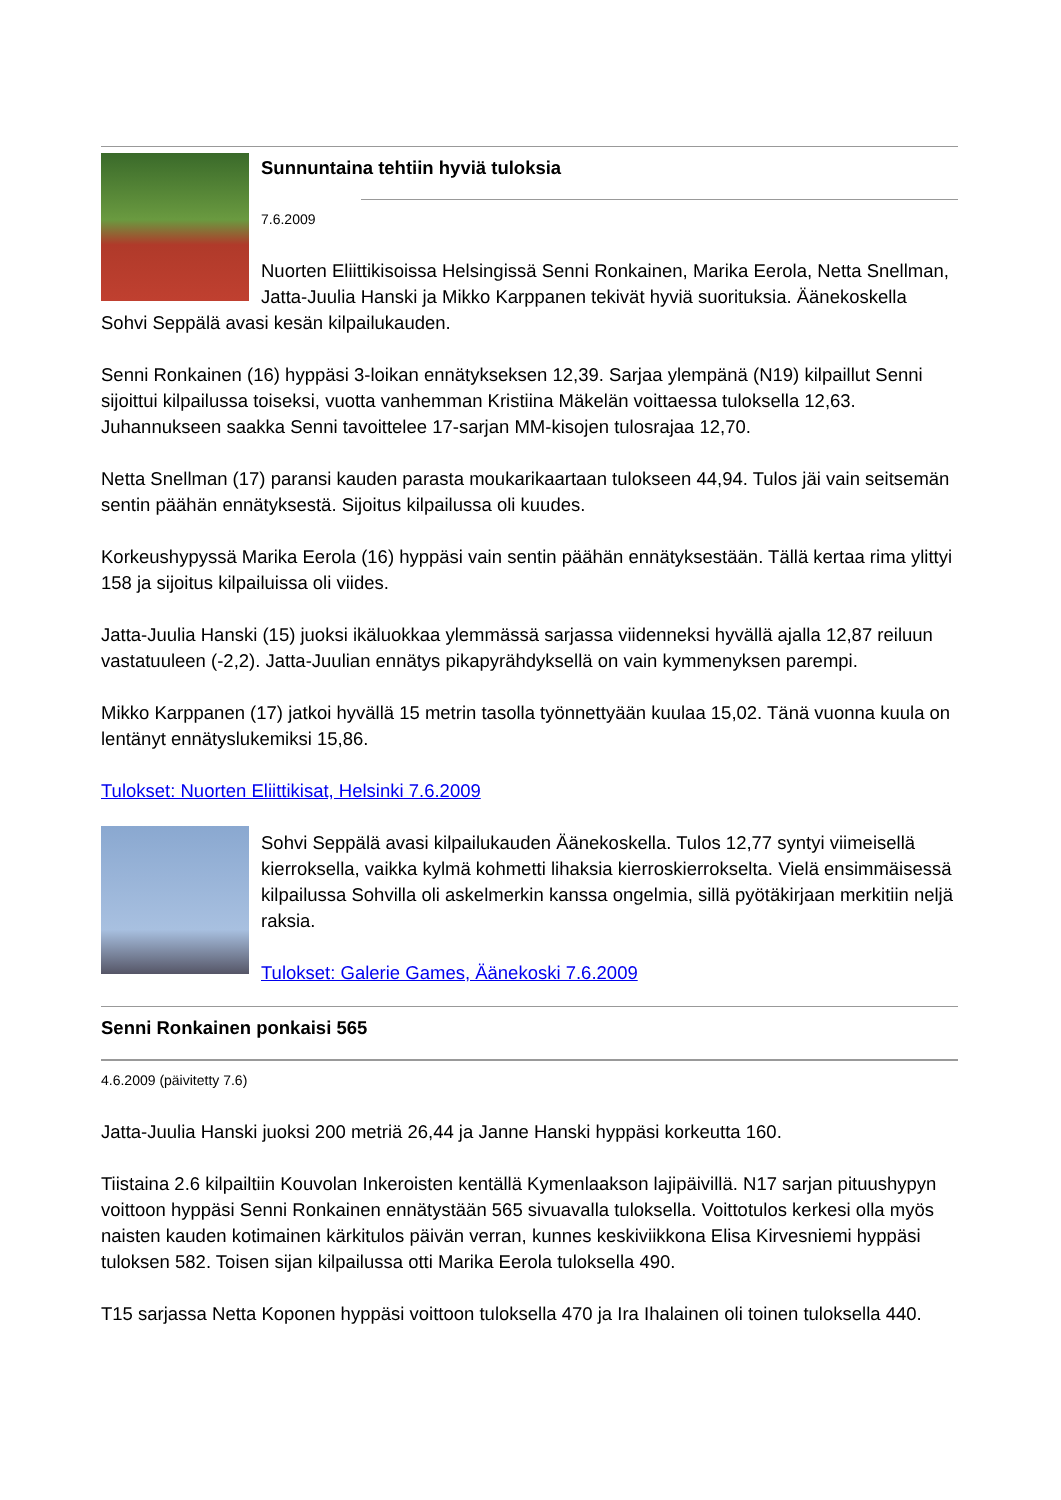Sunnuntaina tehtiin hyviä tuloksia
7.6.2009
Nuorten Eliittikisoissa Helsingissä Senni Ronkainen, Marika Eerola, Netta Snellman, Jatta-Juulia Hanski ja Mikko Karppanen tekivät hyviä suorituksia. Äänekoskella Sohvi Seppälä avasi kesän kilpailukauden.
Senni Ronkainen (16) hyppäsi 3-loikan ennätykseksen 12,39. Sarjaa ylempänä (N19) kilpaillut Senni sijoittui kilpailussa toiseksi, vuotta vanhemman Kristiina Mäkelän voittaessa tuloksella 12,63. Juhannukseen saakka Senni tavoittelee 17-sarjan MM-kisojen tulosrajaa 12,70.
Netta Snellman (17) paransi kauden parasta moukarikaartaan tulokseen 44,94. Tulos jäi vain seitsemän sentin päähän ennätyksestä. Sijoitus kilpailussa oli kuudes.
Korkeushypyssä Marika Eerola (16) hyppäsi vain sentin päähän ennätyksestään. Tällä kertaa rima ylittyi 158 ja sijoitus kilpailuissa oli viides.
Jatta-Juulia Hanski (15) juoksi ikäluokkaa ylemmässä sarjassa viidenneksi hyvällä ajalla 12,87 reiluun vastatuuleen (-2,2). Jatta-Juulian ennätys pikapyrähdyksellä on vain kymmenyksen parempi.
Mikko Karppanen (17) jatkoi hyvällä 15 metrin tasolla työnnettyään kuulaa 15,02. Tänä vuonna kuula on lentänyt ennätyslukemiksi 15,86.
Tulokset: Nuorten Eliittikisat, Helsinki 7.6.2009
Sohvi Seppälä avasi kilpailukauden Äänekoskella. Tulos 12,77 syntyi viimeisellä kierroksella, vaikka kylmä kohmetti lihaksia kierroskierrokselta. Vielä ensimmäisessä kilpailussa Sohvilla oli askelmerkin kanssa ongelmia, sillä pyötäkirjaan merkitiin neljä raksia.
Tulokset: Galerie Games, Äänekoski 7.6.2009
Senni Ronkainen ponkaisi 565
4.6.2009 (päivitetty 7.6)
Jatta-Juulia Hanski juoksi 200 metriä 26,44 ja Janne Hanski hyppäsi korkeutta 160.
Tiistaina 2.6 kilpailtiin Kouvolan Inkeroisten kentällä Kymenlaakson lajipäivillä. N17 sarjan pituushypyn voittoon hyppäsi Senni Ronkainen ennätystään 565 sivuavalla tuloksella. Voittotulos kerkesi olla myös naisten kauden kotimainen kärkitulos päivän verran, kunnes keskiviikkona Elisa Kirvesniemi hyppäsi tuloksen 582. Toisen sijan kilpailussa otti Marika Eerola tuloksella 490.
T15 sarjassa Netta Koponen hyppäsi voittoon tuloksella 470 ja Ira Ihalainen oli toinen tuloksella 440.